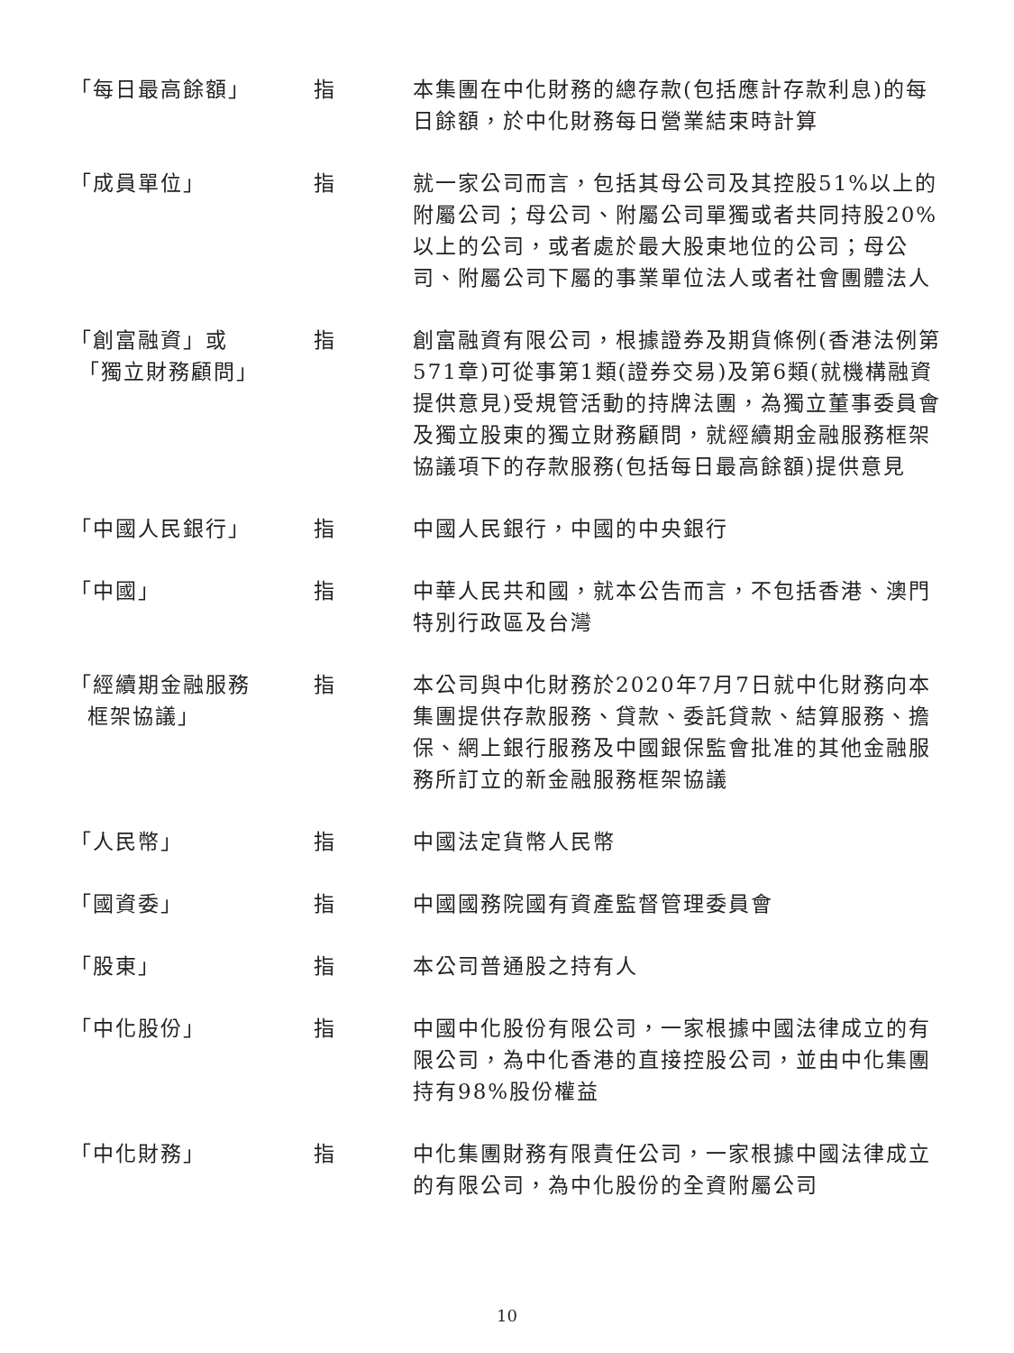| 「每日最高餘額」 | 指 | 本集團在中化財務的總存款(包括應計存款利息)的每日餘額，於中化財務每日營業結束時計算 |
| 「成員單位」 | 指 | 就一家公司而言，包括其母公司及其控股51%以上的附屬公司；母公司、附屬公司單獨或者共同持股20%以上的公司，或者處於最大股東地位的公司；母公司、附屬公司下屬的事業單位法人或者社會團體法人 |
| 「創富融資」或 「獨立財務顧問」 | 指 | 創富融資有限公司，根據證券及期貨條例(香港法例第571章)可從事第1類(證券交易)及第6類(就機構融資提供意見)受規管活動的持牌法團，為獨立董事委員會及獨立股東的獨立財務顧問，就經續期金融服務框架協議項下的存款服務(包括每日最高餘額)提供意見 |
| 「中國人民銀行」 | 指 | 中國人民銀行，中國的中央銀行 |
| 「中國」 | 指 | 中華人民共和國，就本公告而言，不包括香港、澳門特別行政區及台灣 |
| 「經續期金融服務 框架協議」 | 指 | 本公司與中化財務於2020年7月7日就中化財務向本集團提供存款服務、貸款、委託貸款、結算服務、擔保、網上銀行服務及中國銀保監會批准的其他金融服務所訂立的新金融服務框架協議 |
| 「人民幣」 | 指 | 中國法定貨幣人民幣 |
| 「國資委」 | 指 | 中國國務院國有資產監督管理委員會 |
| 「股東」 | 指 | 本公司普通股之持有人 |
| 「中化股份」 | 指 | 中國中化股份有限公司，一家根據中國法律成立的有限公司，為中化香港的直接控股公司，並由中化集團持有98%股份權益 |
| 「中化財務」 | 指 | 中化集團財務有限責任公司，一家根據中國法律成立的有限公司，為中化股份的全資附屬公司 |
10